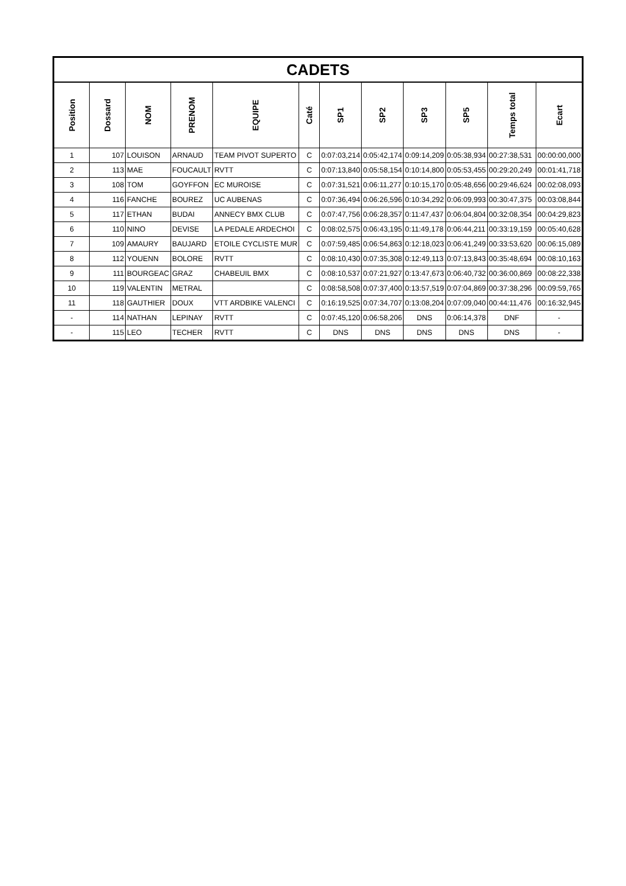| CADETS | | | | | | | | | | | |
| Position | Dossard | NOM | PRENOM | EQUIPE | Caté | SP1 | SP2 | SP3 | SP5 | Temps total | Ecart |
| 1 | 107 | LOUISON | ARNAUD | TEAM PIVOT SUPERTO | C | 0:07:03,214 | 0:05:42,174 | 0:09:14,209 | 0:05:38,934 | 00:27:38,531 | 00:00:00,000 |
| 2 | 113 | MAE | FOUCAULT | RVTT | C | 0:07:13,840 | 0:05:58,154 | 0:10:14,800 | 0:05:53,455 | 00:29:20,249 | 00:01:41,718 |
| 3 | 108 | TOM | GOYFFON | EC MUROISE | C | 0:07:31,521 | 0:06:11,277 | 0:10:15,170 | 0:05:48,656 | 00:29:46,624 | 00:02:08,093 |
| 4 | 116 | FANCHE | BOUREZ | UC AUBENAS | C | 0:07:36,494 | 0:06:26,596 | 0:10:34,292 | 0:06:09,993 | 00:30:47,375 | 00:03:08,844 |
| 5 | 117 | ETHAN | BUDAI | ANNECY BMX CLUB | C | 0:07:47,756 | 0:06:28,357 | 0:11:47,437 | 0:06:04,804 | 00:32:08,354 | 00:04:29,823 |
| 6 | 110 | NINO | DEVISE | LA PEDALE ARDECHOI | C | 0:08:02,575 | 0:06:43,195 | 0:11:49,178 | 0:06:44,211 | 00:33:19,159 | 00:05:40,628 |
| 7 | 109 | AMAURY | BAUJARD | ETOILE CYCLISTE MUR | C | 0:07:59,485 | 0:06:54,863 | 0:12:18,023 | 0:06:41,249 | 00:33:53,620 | 00:06:15,089 |
| 8 | 112 | YOUENN | BOLORE | RVTT | C | 0:08:10,430 | 0:07:35,308 | 0:12:49,113 | 0:07:13,843 | 00:35:48,694 | 00:08:10,163 |
| 9 | 111 | BOURGEAC | GRAZ | CHABEUIL BMX | C | 0:08:10,537 | 0:07:21,927 | 0:13:47,673 | 0:06:40,732 | 00:36:00,869 | 00:08:22,338 |
| 10 | 119 | VALENTIN | METRAL | | C | 0:08:58,508 | 0:07:37,400 | 0:13:57,519 | 0:07:04,869 | 00:37:38,296 | 00:09:59,765 |
| 11 | 118 | GAUTHIER | DOUX | VTT ARDBIKE VALENCI | C | 0:16:19,525 | 0:07:34,707 | 0:13:08,204 | 0:07:09,040 | 00:44:11,476 | 00:16:32,945 |
| - | 114 | NATHAN | LEPINAY | RVTT | C | 0:07:45,120 | 0:06:58,206 | DNS | 0:06:14,378 | DNF | - |
| - | 115 | LEO | TECHER | RVTT | C | DNS | DNS | DNS | DNS | DNS | - |